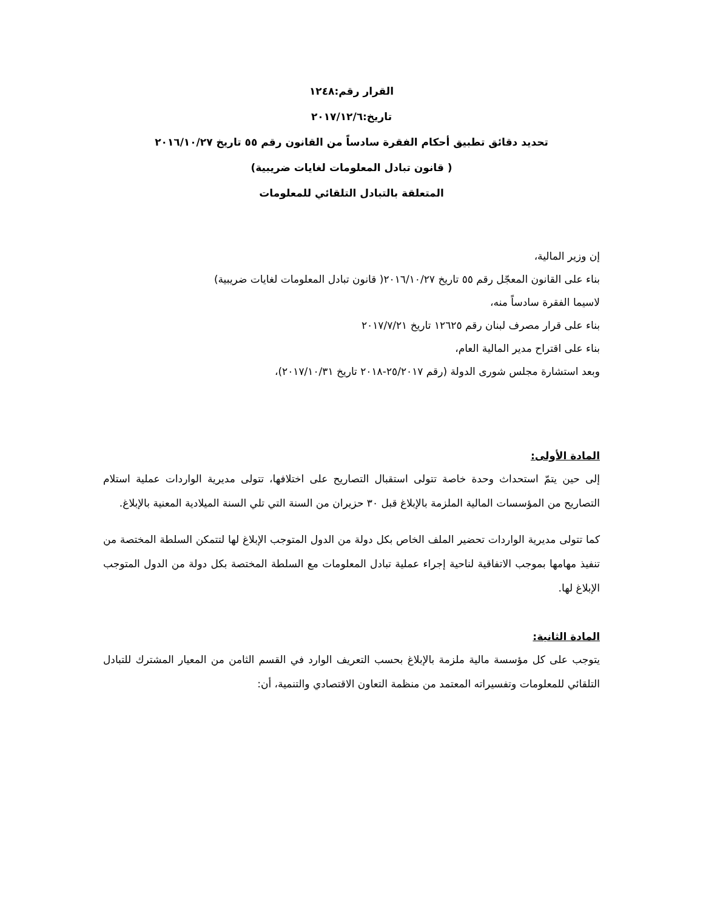القرار رقم:١٢٤٨
تاريخ:٢٠١٧/١٢/٦
تحديد دقائق تطبيق أحكام الفقرة سادساً من القانون رقم ٥٥ تاريخ ٢٠١٦/١٠/٢٧
( قانون تبادل المعلومات لغايات ضريبية)
المتعلقة بالتبادل التلقائي للمعلومات
إن وزير المالية،
بناء على القانون المعجّل رقم ٥٥ تاريخ ٢٠١٦/١٠/٢٧( قانون تبادل المعلومات لغايات ضريبية)
لاسيما الفقرة سادساً منه،
بناء على قرار مصرف لبنان رقم ١٢٦٢٥ تاريخ ٢٠١٧/٧/٢١
بناء على اقتراح مدير المالية العام،
وبعد استشارة مجلس شورى الدولة (رقم ٢٥/٢٠١٧-٢٠١٨ تاريخ ٢٠١٧/١٠/٣١)،
المادة الأولى:
إلى حين يتمّ استحداث وحدة خاصة تتولى استقبال التصاريح على اختلافها، تتولى مديرية الواردات عملية استلام التصاريح من المؤسسات المالية الملزمة بالإبلاغ قبل ٣٠ حزيران من السنة التي تلي السنة الميلادية المعنية بالإبلاغ.
كما تتولى مديرية الواردات تحضير الملف الخاص بكل دولة من الدول المتوجب الإبلاغ لها لتتمكن السلطة المختصة من تنفيذ مهامها بموجب الاتفاقية لناحية إجراء عملية تبادل المعلومات مع السلطة المختصة بكل دولة من الدول المتوجب الإبلاغ لها.
المادة الثانية:
يتوجب على كل مؤسسة مالية ملزمة بالإبلاغ بحسب التعريف الوارد في القسم الثامن من المعيار المشترك للتبادل التلقائي للمعلومات وتفسيراته المعتمد من منظمة التعاون الاقتصادي والتنمية، أن: